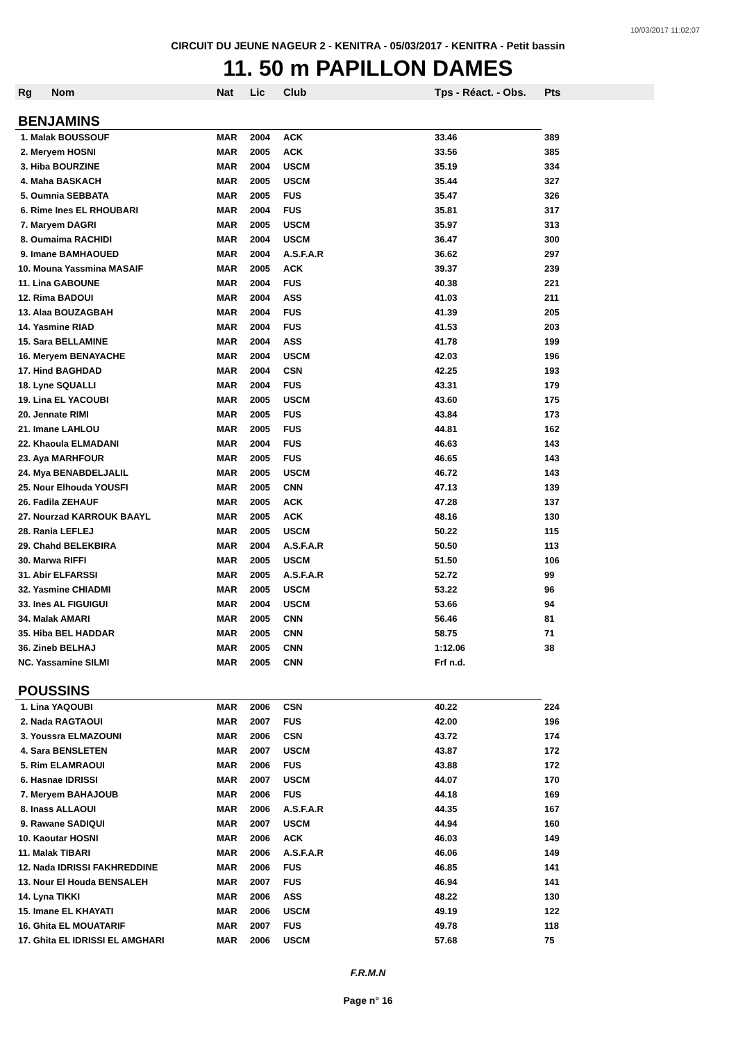10/03/2017 11:02:07
CIRCUIT DU JEUNE NAGEUR 2 - KENITRA - 05/03/2017 - KENITRA - Petit bassin
11. 50 m PAPILLON DAMES
| Rg | Nom | Nat | Lic | Club | Tps - Réact. - Obs. | Pts |
| --- | --- | --- | --- | --- | --- | --- |
| BENJAMINS | | | | | | |
| 1. Malak BOUSSOUF | | MAR | 2004 | ACK | 33.46 | 389 |
| 2. Meryem HOSNI | | MAR | 2005 | ACK | 33.56 | 385 |
| 3. Hiba BOURZINE | | MAR | 2004 | USCM | 35.19 | 334 |
| 4. Maha BASKACH | | MAR | 2005 | USCM | 35.44 | 327 |
| 5. Oumnia SEBBATA | | MAR | 2005 | FUS | 35.47 | 326 |
| 6. Rime Ines EL RHOUBARI | | MAR | 2004 | FUS | 35.81 | 317 |
| 7. Maryem DAGRI | | MAR | 2005 | USCM | 35.97 | 313 |
| 8. Oumaima RACHIDI | | MAR | 2004 | USCM | 36.47 | 300 |
| 9. Imane BAMHAOUED | | MAR | 2004 | A.S.F.A.R | 36.62 | 297 |
| 10. Mouna Yassmina MASAIF | | MAR | 2005 | ACK | 39.37 | 239 |
| 11. Lina GABOUNE | | MAR | 2004 | FUS | 40.38 | 221 |
| 12. Rima BADOUI | | MAR | 2004 | ASS | 41.03 | 211 |
| 13. Alaa BOUZAGBAH | | MAR | 2004 | FUS | 41.39 | 205 |
| 14. Yasmine RIAD | | MAR | 2004 | FUS | 41.53 | 203 |
| 15. Sara BELLAMINE | | MAR | 2004 | ASS | 41.78 | 199 |
| 16. Meryem BENAYACHE | | MAR | 2004 | USCM | 42.03 | 196 |
| 17. Hind BAGHDAD | | MAR | 2004 | CSN | 42.25 | 193 |
| 18. Lyne SQUALLI | | MAR | 2004 | FUS | 43.31 | 179 |
| 19. Lina EL YACOUBI | | MAR | 2005 | USCM | 43.60 | 175 |
| 20. Jennate RIMI | | MAR | 2005 | FUS | 43.84 | 173 |
| 21. Imane LAHLOU | | MAR | 2005 | FUS | 44.81 | 162 |
| 22. Khaoula ELMADANI | | MAR | 2004 | FUS | 46.63 | 143 |
| 23. Aya MARHFOUR | | MAR | 2005 | FUS | 46.65 | 143 |
| 24. Mya BENABDELJALIL | | MAR | 2005 | USCM | 46.72 | 143 |
| 25. Nour Elhouda YOUSFI | | MAR | 2005 | CNN | 47.13 | 139 |
| 26. Fadila ZEHAUF | | MAR | 2005 | ACK | 47.28 | 137 |
| 27. Nourzad KARROUK BAAYL | | MAR | 2005 | ACK | 48.16 | 130 |
| 28. Rania LEFLEJ | | MAR | 2005 | USCM | 50.22 | 115 |
| 29. Chahd BELEKBIRA | | MAR | 2004 | A.S.F.A.R | 50.50 | 113 |
| 30. Marwa RIFFI | | MAR | 2005 | USCM | 51.50 | 106 |
| 31. Abir ELFARSSI | | MAR | 2005 | A.S.F.A.R | 52.72 | 99 |
| 32. Yasmine CHIADMI | | MAR | 2005 | USCM | 53.22 | 96 |
| 33. Ines AL FIGUIGUI | | MAR | 2004 | USCM | 53.66 | 94 |
| 34. Malak AMARI | | MAR | 2005 | CNN | 56.46 | 81 |
| 35. Hiba BEL HADDAR | | MAR | 2005 | CNN | 58.75 | 71 |
| 36. Zineb BELHAJ | | MAR | 2005 | CNN | 1:12.06 | 38 |
| NC. Yassamine SILMI | | MAR | 2005 | CNN | Frf n.d. | |
| POUSSINS | | | | | | |
| 1. Lina YAQOUBI | | MAR | 2006 | CSN | 40.22 | 224 |
| 2. Nada RAGTAOUI | | MAR | 2007 | FUS | 42.00 | 196 |
| 3. Youssra ELMAZOUNI | | MAR | 2006 | CSN | 43.72 | 174 |
| 4. Sara BENSLETEN | | MAR | 2007 | USCM | 43.87 | 172 |
| 5. Rim ELAMRAOUI | | MAR | 2006 | FUS | 43.88 | 172 |
| 6. Hasnae IDRISSI | | MAR | 2007 | USCM | 44.07 | 170 |
| 7. Meryem BAHAJOUB | | MAR | 2006 | FUS | 44.18 | 169 |
| 8. Inass ALLAOUI | | MAR | 2006 | A.S.F.A.R | 44.35 | 167 |
| 9. Rawane SADIQUI | | MAR | 2007 | USCM | 44.94 | 160 |
| 10. Kaoutar HOSNI | | MAR | 2006 | ACK | 46.03 | 149 |
| 11. Malak TIBARI | | MAR | 2006 | A.S.F.A.R | 46.06 | 149 |
| 12. Nada IDRISSI FAKHREDDINE | | MAR | 2006 | FUS | 46.85 | 141 |
| 13. Nour El Houda BENSALEH | | MAR | 2007 | FUS | 46.94 | 141 |
| 14. Lyna TIKKI | | MAR | 2006 | ASS | 48.22 | 130 |
| 15. Imane EL KHAYATI | | MAR | 2006 | USCM | 49.19 | 122 |
| 16. Ghita EL MOUATARIF | | MAR | 2007 | FUS | 49.78 | 118 |
| 17. Ghita EL IDRISSI EL AMGHARI | | MAR | 2006 | USCM | 57.68 | 75 |
F.R.M.N
Page n° 16